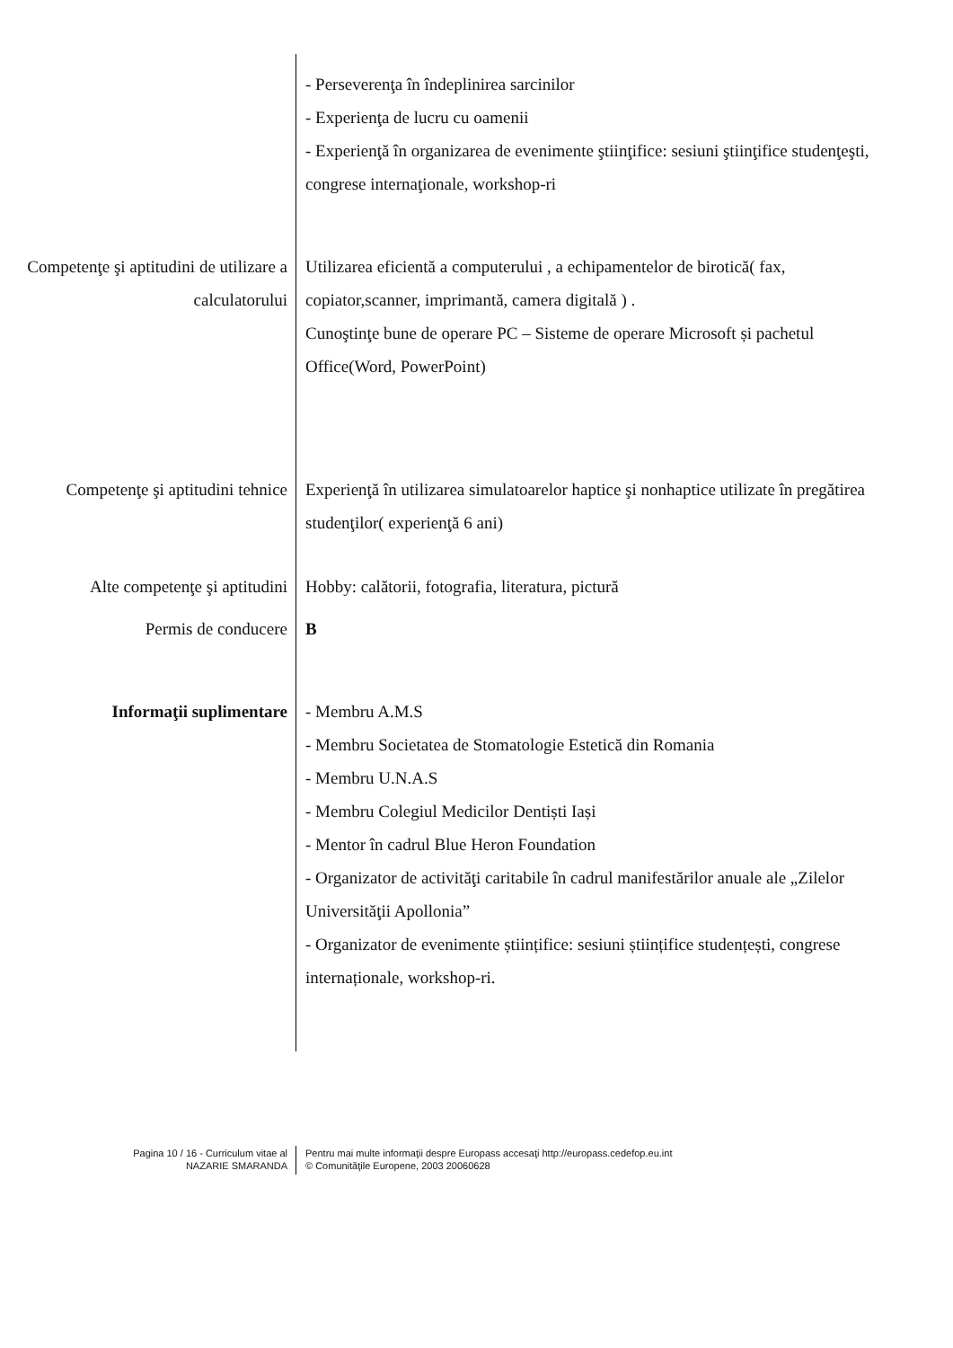- Perseverenţa în îndeplinirea sarcinilor
- Experienţa de lucru cu oamenii
- Experienţă în organizarea de evenimente ştiinţifice: sesiuni ştiinţifice studenţeşti, congrese internaţionale, workshop-ri
Competenţe şi aptitudini de utilizare a calculatorului
Utilizarea eficientă a computerului , a echipamentelor de birotică( fax, copiator,scanner, imprimantă, camera digitală ) .
Cunoştinţe bune de operare PC – Sisteme de operare Microsoft și pachetul Office(Word, PowerPoint)
Competenţe şi aptitudini tehnice
Experienţă în utilizarea simulatoarelor haptice şi nonhaptice utilizate în pregătirea studenţilor( experienţă 6 ani)
Alte competenţe şi aptitudini
Hobby: calătorii, fotografia, literatura, pictură
Permis de conducere B
Informaţii suplimentare - Membru A.M.S
- Membru Societatea de Stomatologie Estetică din Romania
- Membru U.N.A.S
- Membru Colegiul Medicilor Dentiști Iași
- Mentor în cadrul Blue Heron Foundation
- Organizator de activităţi caritabile în cadrul manifestărilor anuale ale „Zilelor Universităţii Apollonia”
- Organizator de evenimente științifice: sesiuni științifice studențești, congrese internaționale, workshop-ri.
Pagina 10 / 16 - Curriculum vitae al
NAZARIE SMARANDA
Pentru mai multe informaţii despre Europass accesaţi http://europass.cedefop.eu.int
© Comunităţile Europene, 2003 20060628